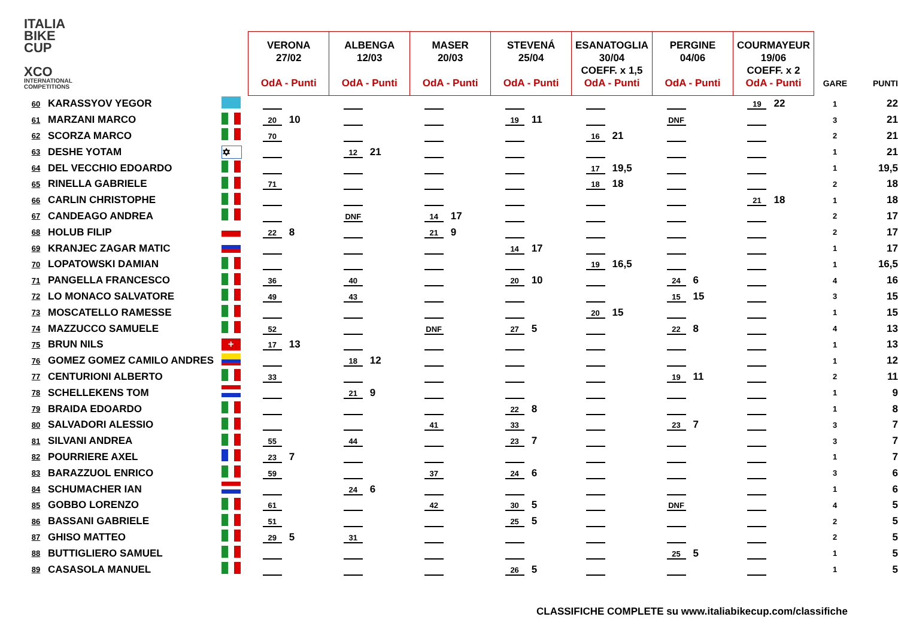ITALIA
BIKE
CUP
XCO
INTERNATIONAL
COMPETITIONS
| | | | | VERONA 27/02 OdA - Punti | ALBENGA 12/03 OdA - Punti | MASER 20/03 OdA - Punti | STEVENÁ 25/04 OdA - Punti | ESANATOGLIA 30/04 COEFF. x 1,5 OdA - Punti | PERGINE 04/06 OdA - Punti | COURMAYEUR 19/06 COEFF. x 2 OdA - Punti | GARE | PUNTI |
| --- | --- | --- | --- | --- | --- | --- | --- | --- | --- | --- | --- | --- |
| 60 | KARASSYOV YEGOR | | | | | | | | | 19 22 | 1 | 22 |
| 61 | MARZANI MARCO | | | 20 10 | | | 19 11 | | DNF | | 3 | 21 |
| 62 | SCORZA MARCO | | | 70 | | | | 16 21 | | | 2 | 21 |
| 63 | DESHE YOTAM | ✡ | | | 12 21 | | | | | | 1 | 21 |
| 64 | DEL VECCHIO EDOARDO | | | | | | | 17 19,5 | | | 1 | 19,5 |
| 65 | RINELLA GABRIELE | | | 71 | | | | 18 18 | | | 2 | 18 |
| 66 | CARLIN CHRISTOPHE | | | | | | | | | 21 18 | 1 | 18 |
| 67 | CANDEAGO ANDREA | | | | DNF | 14 17 | | | | | 2 | 17 |
| 68 | HOLUB FILIP | | | 22 8 | | 21 9 | | | | | 2 | 17 |
| 69 | KRANJEC ZAGAR MATIC | | | | | | 14 17 | | | | 1 | 17 |
| 70 | LOPATOWSKI DAMIAN | | | | | | | 19 16,5 | | | 1 | 16,5 |
| 71 | PANGELLA FRANCESCO | | | 36 | 40 | | 20 10 | | 24 6 | | 4 | 16 |
| 72 | LO MONACO SALVATORE | | | 49 | 43 | | | | 15 15 | | 3 | 15 |
| 73 | MOSCATELLO RAMESSE | | | | | | | 20 15 | | | 1 | 15 |
| 74 | MAZZUCCO SAMUELE | | | 52 | | DNF | 27 5 | | 22 8 | | 4 | 13 |
| 75 | BRUN NILS | + | | 17 13 | | | | | | | 1 | 13 |
| 76 | GOMEZ GOMEZ CAMILO ANDRES | | | | 18 12 | | | | | | 1 | 12 |
| 77 | CENTURIONI ALBERTO | | | 33 | | | | | 19 11 | | 2 | 11 |
| 78 | SCHELLEKENS TOM | | | | 21 9 | | | | | | 1 | 9 |
| 79 | BRAIDA EDOARDO | | | | | | 22 8 | | | | 1 | 8 |
| 80 | SALVADORI ALESSIO | | | | | 41 | 33 | | 23 7 | | 3 | 7 |
| 81 | SILVANI ANDREA | | | 55 | 44 | | 23 7 | | | | 3 | 7 |
| 82 | POURRIERE AXEL | | | 23 7 | | | | | | | 1 | 7 |
| 83 | BARAZZUOL ENRICO | | | 59 | | 37 | 24 6 | | | | 3 | 6 |
| 84 | SCHUMACHER IAN | | | | 24 6 | | | | | | 1 | 6 |
| 85 | GOBBO LORENZO | | | 61 | | 42 | 30 5 | | DNF | | 4 | 5 |
| 86 | BASSANI GABRIELE | | | 51 | | | 25 5 | | | | 2 | 5 |
| 87 | GHISO MATTEO | | | 29 5 | 31 | | | | | | 2 | 5 |
| 88 | BUTTIGLIERO SAMUEL | | | | | | | | 25 5 | | 1 | 5 |
| 89 | CASASOLA MANUEL | | | | | | 26 5 | | | | 1 | 5 |
CLASSIFICHE COMPLETE su www.italiabikecup.com/classifiche